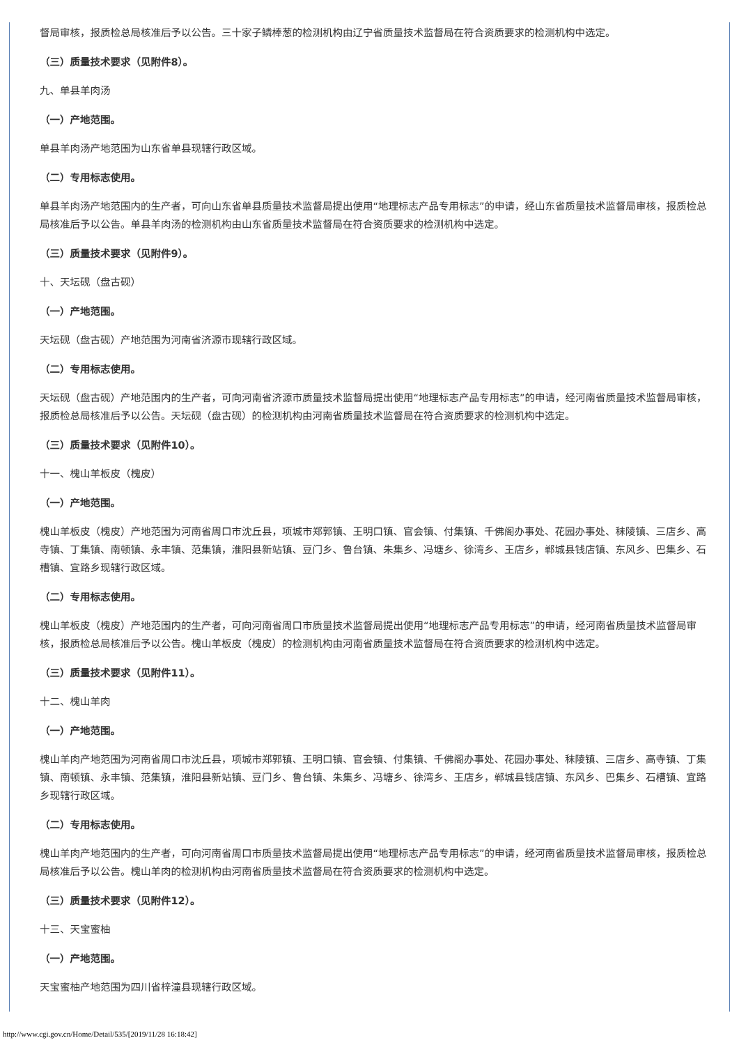督局审核，报质检总局核准后予以公告。三十家子鳞棒葱的检测机构由辽宁省质量技术监督局在符合资质要求的检测机构中选定。
（三）质量技术要求（见附件8）。
九、单县羊肉汤
（一）产地范围。
单县羊肉汤产地范围为山东省单县现辖行政区域。
（二）专用标志使用。
单县羊肉汤产地范围内的生产者，可向山东省单县质量技术监督局提出使用“地理标志产品专用标志”的申请，经山东省质量技术监督局审核，报质检总局核准后予以公告。单县羊肉汤的检测机构由山东省质量技术监督局在符合资质要求的检测机构中选定。
（三）质量技术要求（见附件9）。
十、天坛砚（盘古砚）
（一）产地范围。
天坛砚（盘古砚）产地范围为河南省济源市现辖行政区域。
（二）专用标志使用。
天坛砚（盘古砚）产地范围内的生产者，可向河南省济源市质量技术监督局提出使用“地理标志产品专用标志”的申请，经河南省质量技术监督局审核，报质检总局核准后予以公告。天坛砚（盘古砚）的检测机构由河南省质量技术监督局在符合资质要求的检测机构中选定。
（三）质量技术要求（见附件10）。
十一、槐山羊板皮（槐皮）
（一）产地范围。
槐山羊板皮（槐皮）产地范围为河南省周口市沈丘县，项城市郑郭镇、王明口镇、官会镇、付集镇、千佛阁办事处、花园办事处、秣陵镇、三店乡、高寺镇、丁集镇、南顿镇、永丰镇、范集镇，淮阳县新站镇、豆门乡、鲁台镇、朱集乡、冯塘乡、徐湾乡、王店乡，郸城县钱店镇、东风乡、巴集乡、石槽镇、宜路乡现辖行政区域。
（二）专用标志使用。
槐山羊板皮（槐皮）产地范围内的生产者，可向河南省周口市质量技术监督局提出使用“地理标志产品专用标志”的申请，经河南省质量技术监督局审核，报质检总局核准后予以公告。槐山羊板皮（槐皮）的检测机构由河南省质量技术监督局在符合资质要求的检测机构中选定。
（三）质量技术要求（见附件11）。
十二、槐山羊肉
（一）产地范围。
槐山羊肉产地范围为河南省周口市沈丘县，项城市郑郭镇、王明口镇、官会镇、付集镇、千佛阁办事处、花园办事处、秣陵镇、三店乡、高寺镇、丁集镇、南顿镇、永丰镇、范集镇，淮阳县新站镇、豆门乡、鲁台镇、朱集乡、冯塘乡、徐湾乡、王店乡，郸城县钱店镇、东风乡、巴集乡、石槽镇、宜路乡现辖行政区域。
（二）专用标志使用。
槐山羊肉产地范围内的生产者，可向河南省周口市质量技术监督局提出使用“地理标志产品专用标志”的申请，经河南省质量技术监督局审核，报质检总局核准后予以公告。槐山羊肉的检测机构由河南省质量技术监督局在符合资质要求的检测机构中选定。
（三）质量技术要求（见附件12）。
十三、天宝蜜柚
（一）产地范围。
天宝蜜柚产地范围为四川省梓潼县现辖行政区域。
http://www.cgi.gov.cn/Home/Detail/535/[2019/11/28 16:18:42]